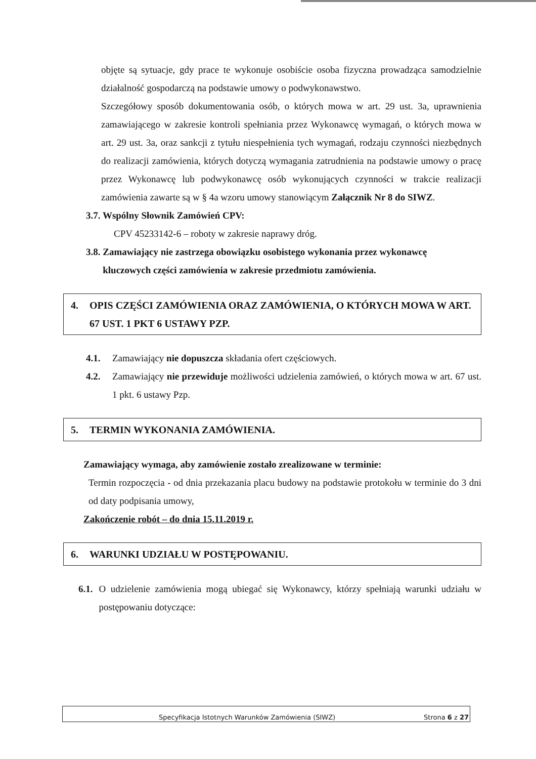objęte są sytuacje, gdy prace te wykonuje osobiście osoba fizyczna prowadząca samodzielnie działalność gospodarczą na podstawie umowy o podwykonawstwo.
Szczegółowy sposób dokumentowania osób, o których mowa w art. 29 ust. 3a, uprawnienia zamawiającego w zakresie kontroli spełniania przez Wykonawcę wymagań, o których mowa w art. 29 ust. 3a, oraz sankcji z tytułu niespełnienia tych wymagań, rodzaju czynności niezbędnych do realizacji zamówienia, których dotyczą wymagania zatrudnienia na podstawie umowy o pracę przez Wykonawcę lub podwykonawcę osób wykonujących czynności w trakcie realizacji zamówienia zawarte są w § 4a wzoru umowy stanowiącym Załącznik Nr 8 do SIWZ.
3.7. Wspólny Słownik Zamówień CPV:
CPV 45233142-6 – roboty w zakresie naprawy dróg.
3.8. Zamawiający nie zastrzega obowiązku osobistego wykonania przez wykonawcę
kluczowych części zamówienia w zakresie przedmiotu zamówienia.
4. OPIS CZĘŚCI ZAMÓWIENIA ORAZ ZAMÓWIENIA, O KTÓRYCH MOWA W ART. 67 UST. 1 PKT 6 USTAWY PZP.
4.1. Zamawiający nie dopuszcza składania ofert częściowych.
4.2. Zamawiający nie przewiduje możliwości udzielenia zamówień, o których mowa w art. 67 ust. 1 pkt. 6 ustawy Pzp.
5. TERMIN WYKONANIA ZAMÓWIENIA.
Zamawiający wymaga, aby zamówienie zostało zrealizowane w terminie:
Termin rozpoczęcia - od dnia przekazania placu budowy na podstawie protokołu w terminie do 3 dni od daty podpisania umowy,
Zakończenie robót – do dnia 15.11.2019 r.
6. WARUNKI UDZIAŁU W POSTĘPOWANIU.
6.1. O udzielenie zamówienia mogą ubiegać się Wykonawcy, którzy spełniają warunki udziału w postępowaniu dotyczące:
Specyfikacja Istotnych Warunków Zamówienia (SIWZ) Strona 6 z 27